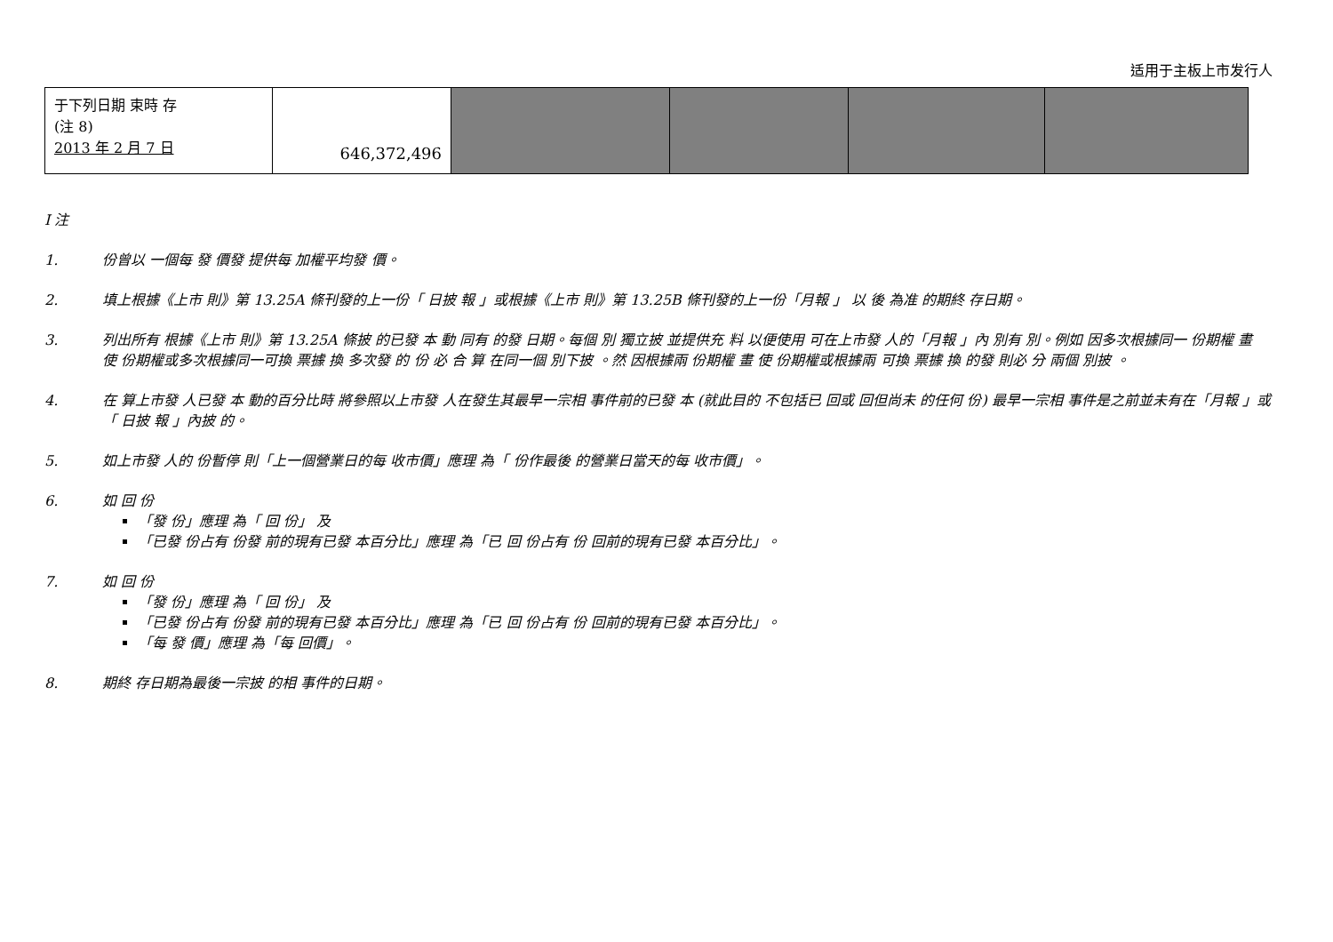适用于主板上市发行人
| 于下列日期 束時 存 (注 8) 2013 年 2 月 7 日 | 646,372,496 | | | | |
I 注
1. 份曾以 一個每 發 價發 提供每 加權平均發 價。
2. 填上根據《上市 則》第 13.25A 條刊發的上一份「 日披 報 」或根據《上市 則》第 13.25B 條刊發的上一份「月報 」 以 後 為准 的期終 存日期。
3. 列出所有 根據《上市 則》第 13.25A 條披 的已發 本 動 同有 的發 日期。每個 別 獨立披 並提供充 料 以便使用 可在上市發 人的「月報 」內 別有 別。例如 因多次根據同一 份期權 畫 使 份期權或多次根據同一可換 票據 換 多次發 的 份 必 合 算 在同一個 別下披 。然 因根據兩 份期權 畫 使 份期權或根據兩 可換 票據 換 的發 則必 分 兩個 別披 。
4. 在 算上市發 人已發 本 動的百分比時 將參照以上市發 人在發生其最早一宗相 事件前的已發 本 (就此目的 不包括已 回或 回但尚未 的任何 份) 最早一宗相 事件是之前並未有在「月報 」或「 日披 報 」內披 的。
5. 如上市發 人的 份暫停 則「上一個營業日的每 收市價」應理 為「 份作最後 的營業日當天的每 收市價」。
6. 如 回 份
「發 份」應理 為「 回 份」 及
「已發 份占有 份發 前的現有已發 本百分比」應理 為「已 回 份占有 份 回前的現有已發 本百分比」。
7. 如 回 份
「發 份」應理 為「 回 份」 及
「已發 份占有 份發 前的現有已發 本百分比」應理 為「已 回 份占有 份 回前的現有已發 本百分比」。
「每 發 價」應理 為「每 回價」。
8. 期終 存日期為最後一宗披 的相 事件的日期。